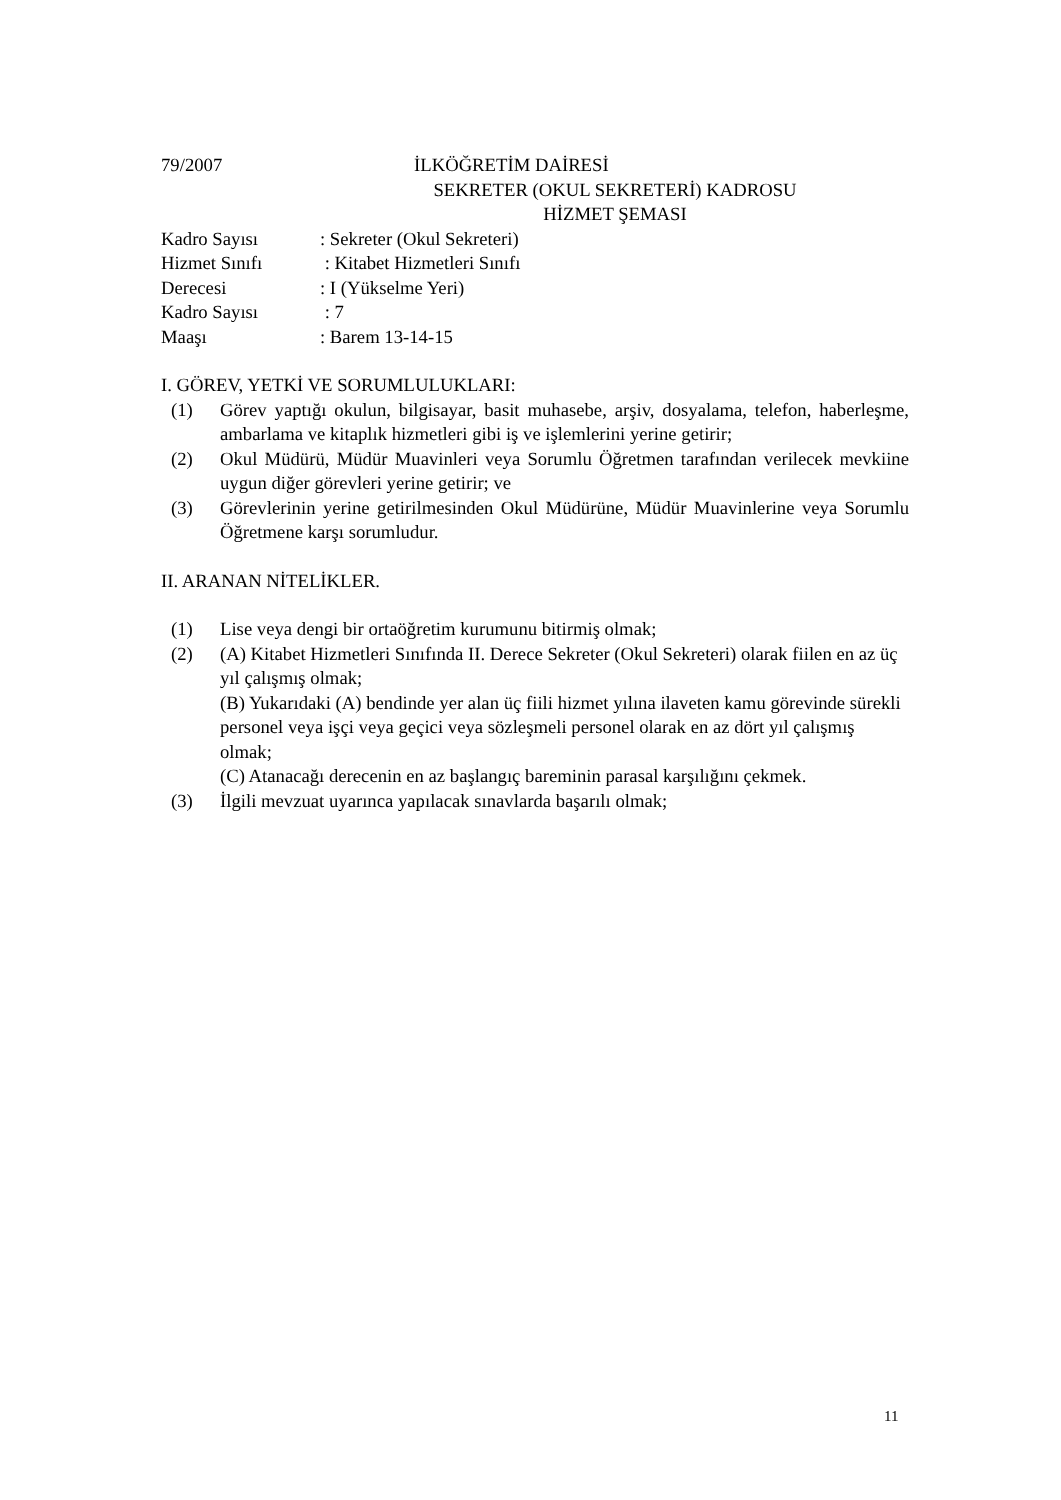79/2007 İLKÖĞRETİM DAİRESİ
SEKRETER (OKUL SEKRETERİ) KADROSU
HİZMET ŞEMASI
Kadro Sayısı: Sekreter (Okul Sekreteri)
Hizmet Sınıfı : Kitabet Hizmetleri Sınıfı
Derecesi: I (Yükselme Yeri)
Kadro Sayısı : 7
Maaşı: Barem 13-14-15
I. GÖREV, YETKİ VE SORUMLULUKLARI:
(1) Görev yaptığı okulun, bilgisayar, basit muhasebe, arşiv, dosyalama, telefon, haberleşme, ambarlama ve kitaplık hizmetleri gibi iş ve işlemlerini yerine getirir;
(2) Okul Müdürü, Müdür Muavinleri veya Sorumlu Öğretmen tarafından verilecek mevkiine uygun diğer görevleri yerine getirir; ve
(3) Görevlerinin yerine getirilmesinden Okul Müdürüne, Müdür Muavinlerine veya Sorumlu Öğretmene karşı sorumludur.
II. ARANAN NİTELİKLER.
(1) Lise veya dengi bir ortaöğretim kurumunu bitirmiş olmak;
(2) (A) Kitabet Hizmetleri Sınıfında II. Derece Sekreter (Okul Sekreteri) olarak fiilen en az üç yıl çalışmış olmak;
(B) Yukarıdaki (A) bendinde yer alan üç fiili hizmet yılına ilaveten kamu görevinde sürekli personel veya işçi veya geçici veya sözleşmeli personel olarak en az dört yıl çalışmış olmak;
(C) Atanacağı derecenin en az başlangıç bareminin parasal karşılığını çekmek.
(3) İlgili mevzuat uyarınca yapılacak sınavlarda başarılı olmak;
11